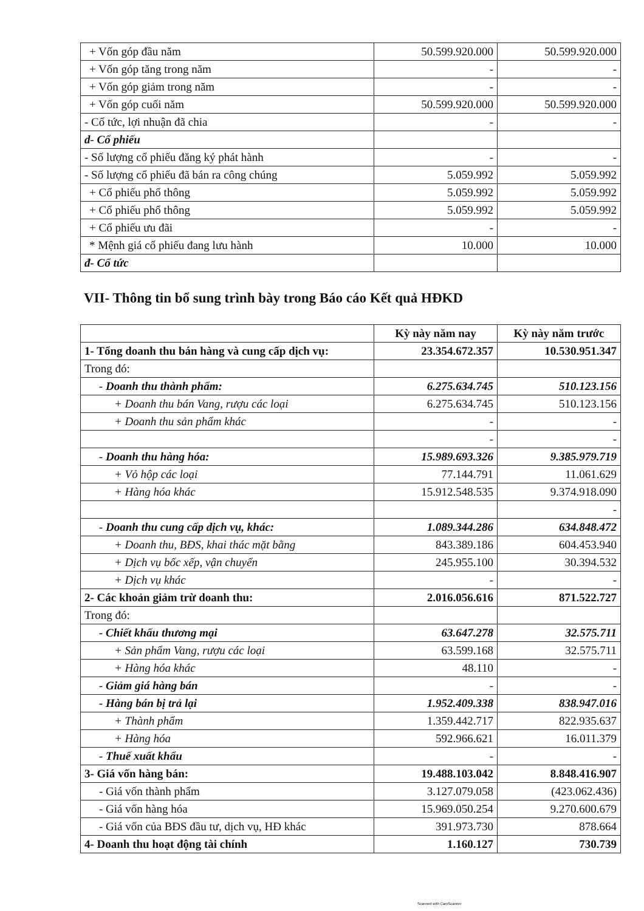| + Vốn góp đầu năm | 50.599.920.000 | 50.599.920.000 |
| + Vốn góp tăng trong năm | - | - |
| + Vốn góp giảm trong năm | - | - |
| + Vốn góp cuối năm | 50.599.920.000 | 50.599.920.000 |
| - Cổ tức, lợi nhuận đã chia | - | - |
| d- Cổ phiếu | | |
| - Số lượng cổ phiếu đăng ký phát hành | - | - |
| - Số lượng cổ phiếu đã bán ra công chúng | 5.059.992 | 5.059.992 |
| + Cổ phiếu phổ thông | 5.059.992 | 5.059.992 |
| + Cổ phiếu phổ thông | 5.059.992 | 5.059.992 |
| + Cổ phiếu ưu đãi | - | - |
| * Mệnh giá cổ phiếu đang lưu hành | 10.000 | 10.000 |
| đ- Cổ tức | | |
VII- Thông tin bổ sung trình bày trong Báo cáo Kết quả HĐKD
| | Kỳ này năm nay | Kỳ này năm trước |
| --- | --- | --- |
| 1- Tổng doanh thu bán hàng và cung cấp dịch vụ: | 23.354.672.357 | 10.530.951.347 |
| Trong đó: | | |
| - Doanh thu thành phẩm: | 6.275.634.745 | 510.123.156 |
| + Doanh thu bán Vang, rượu các loại | 6.275.634.745 | 510.123.156 |
| + Doanh thu sản phẩm khác | - | - |
| | - | - |
| - Doanh thu hàng hóa: | 15.989.693.326 | 9.385.979.719 |
| + Vỏ hộp các loại | 77.144.791 | 11.061.629 |
| + Hàng hóa khác | 15.912.548.535 | 9.374.918.090 |
| | | - |
| - Doanh thu cung cấp dịch vụ, khác: | 1.089.344.286 | 634.848.472 |
| + Doanh thu, BĐS, khai thác mặt bằng | 843.389.186 | 604.453.940 |
| + Dịch vụ bốc xếp, vận chuyển | 245.955.100 | 30.394.532 |
| + Dịch vụ khác | - | - |
| 2- Các khoản giảm trừ doanh thu: | 2.016.056.616 | 871.522.727 |
| Trong đó: | | |
| - Chiết khấu thương mại | 63.647.278 | 32.575.711 |
| + Sản phẩm Vang, rượu các loại | 63.599.168 | 32.575.711 |
| + Hàng hóa khác | 48.110 | - |
| - Giảm giá hàng bán | - | - |
| - Hàng bán bị trả lại | 1.952.409.338 | 838.947.016 |
| + Thành phẩm | 1.359.442.717 | 822.935.637 |
| + Hàng hóa | 592.966.621 | 16.011.379 |
| - Thuế xuất khẩu | - | - |
| 3- Giá vốn hàng bán: | 19.488.103.042 | 8.848.416.907 |
| - Giá vốn thành phẩm | 3.127.079.058 | (423.062.436) |
| - Giá vốn hàng hóa | 15.969.050.254 | 9.270.600.679 |
| - Giá vốn của BĐS đầu tư, dịch vụ, HĐ khác | 391.973.730 | 878.664 |
| 4- Doanh thu hoạt động tài chính | 1.160.127 | 730.739 |
Scanned with CamScanner